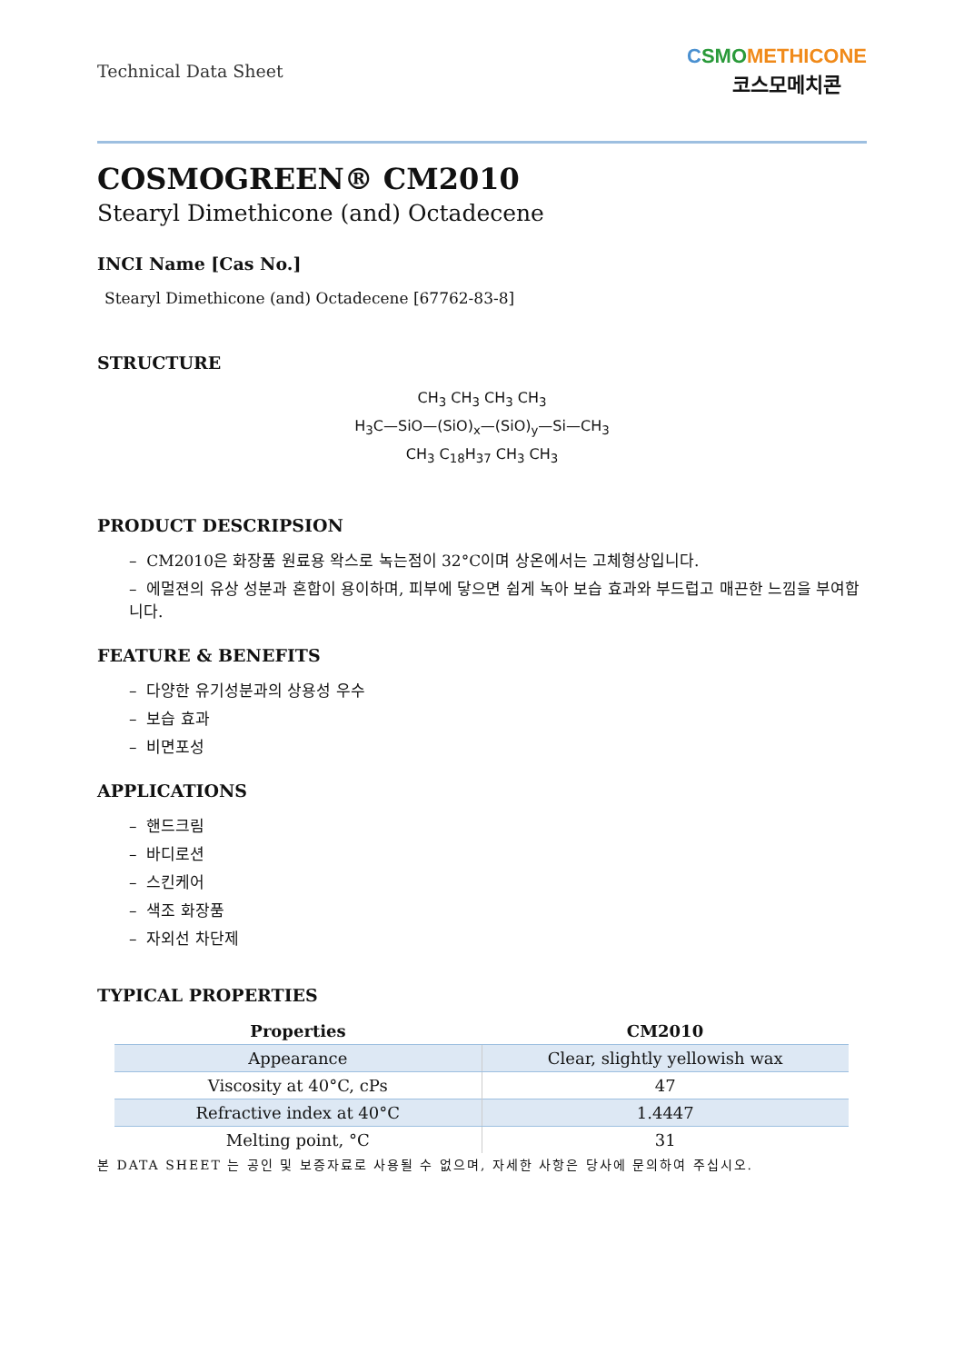Technical Data Sheet
CSMO METHICONE
코스모메치콘
COSMOGREEN® CM2010
Stearyl Dimethicone (and) Octadecene
INCI Name [Cas No.]
Stearyl Dimethicone (and) Octadecene [67762-83-8]
STRUCTURE
CH<sub>3</sub> CH<sub>3</sub> CH<sub>3</sub> CH<sub>3</sub>
H<sub>3</sub>C—SiO—(SiO)<sub>x</sub>—(SiO)<sub>y</sub>—Si—CH<sub>3</sub>
CH<sub>3</sub> C<sub>18</sub>H<sub>37</sub> CH<sub>3</sub> CH<sub>3</sub>
PRODUCT DESCRIPSION
– CM2010은 화장품 원료용 왁스로 녹는점이 32°C이며 상온에서는 고체형상입니다.
– 에멀젼의 유상 성분과 혼합이 용이하며, 피부에 닿으면 쉽게 녹아 보습 효과와 부드럽고 매끈한 느낌을 부여합니다.
FEATURE & BENEFITS
– 다양한 유기성분과의 상용성 우수
– 보습 효과
– 비면포성
APPLICATIONS
– 핸드크림
– 바디로션
– 스킨케어
– 색조 화장품
– 자외선 차단제
TYPICAL PROPERTIES
| Properties | CM2010 |
| --- | --- |
| Appearance | Clear, slightly yellowish wax |
| Viscosity at 40°C, cPs | 47 |
| Refractive index at 40°C | 1.4447 |
| Melting point, °C | 31 |
본 DATA SHEET 는 공인 및 보증자료로 사용될 수 없으며, 자세한 사항은 당사에 문의하여 주십시오.